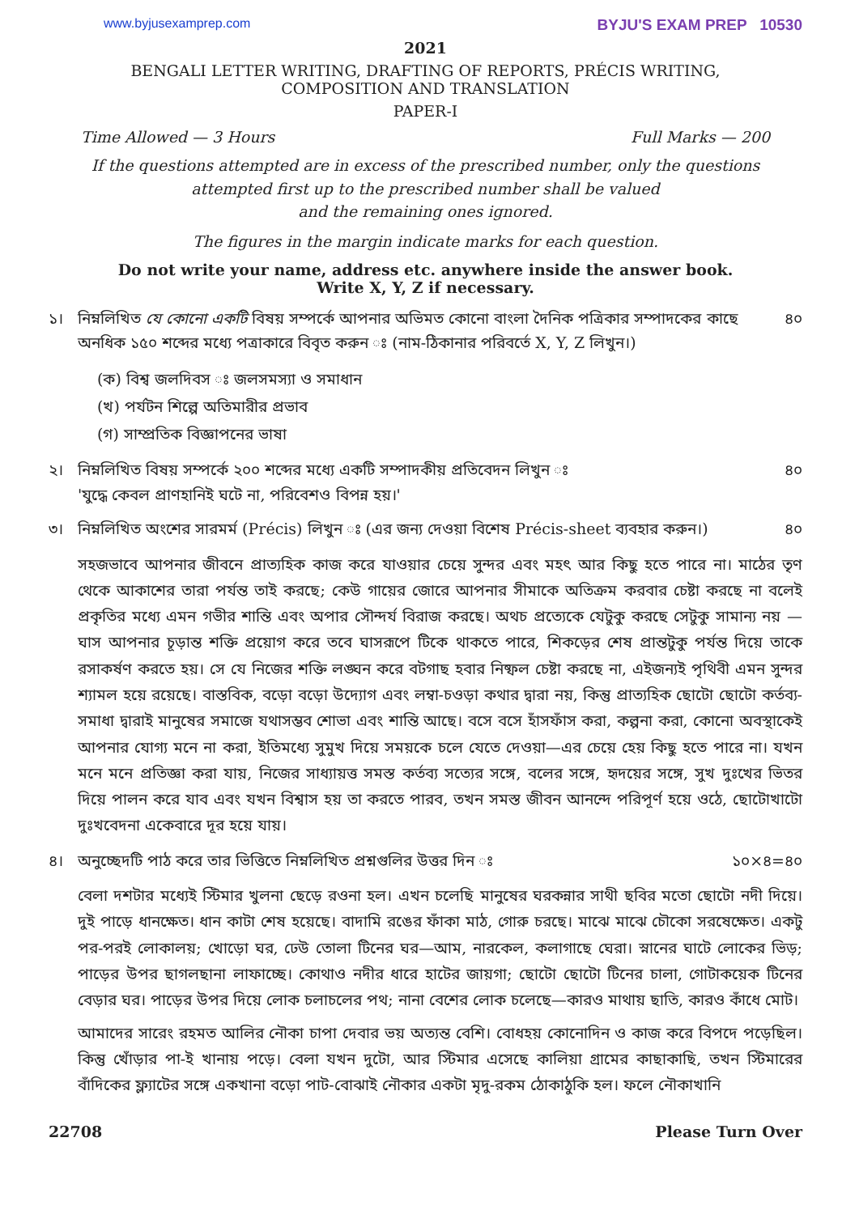www.byjusexamprep.com BYJU'S EXAM PREP 10530
2021
BENGALI LETTER WRITING, DRAFTING OF REPORTS, PRÉCIS WRITING,
COMPOSITION AND TRANSLATION
PAPER-I
Time Allowed — 3 Hours Full Marks — 200
If the questions attempted are in excess of the prescribed number, only the questions
attempted first up to the prescribed number shall be valued
and the remaining ones ignored.
The figures in the margin indicate marks for each question.
Do not write your name, address etc. anywhere inside the answer book.
Write X, Y, Z if necessary.
১। নিম্নলিখিত যে কোনো একটি বিষয় সম্পর্কে আপনার অভিমত কোনো বাংলা দৈনিক পত্রিকার সম্পাদকের কাছে অনধিক ১৫০ শব্দের মধ্যে পত্রাকারে বিবৃত করুন ঃ (নাম-ঠিকানার পরিবর্তে X, Y, Z লিখুন।) ৪০
(ক) বিশ্ব জলদিবস ঃ জলসমস্যা ও সমাধান
(খ) পর্যটন শিল্পে অতিমারীর প্রভাব
(গ) সাম্প্রতিক বিজ্ঞাপনের ভাষা
২। নিম্নলিখিত বিষয় সম্পর্কে ২০০ শব্দের মধ্যে একটি সম্পাদকীয় প্রতিবেদন লিখুন ঃ
'যুদ্ধে কেবল প্রাণহানিই ঘটে না, পরিবেশও বিপন্ন হয়।' ৪০
৩। নিম্নলিখিত অংশের সারমর্ম (Précis) লিখুন ঃ (এর জন্য দেওয়া বিশেষ Précis-sheet ব্যবহার করুন।) ৪০
সহজভাবে আপনার জীবনে প্রাত্যহিক কাজ করে যাওয়ার চেয়ে সুন্দর এবং মহৎ আর কিছু হতে পারে না। মাঠের তৃণ থেকে আকাশের তারা পর্যন্ত তাই করছে; কেউ গায়ের জোরে আপনার সীমাকে অতিক্রম করবার চেষ্টা করছে না বলেই প্রকৃতির মধ্যে এমন গভীর শান্তি এবং অপার সৌন্দর্য বিরাজ করছে। অথচ প্রত্যেকে যেটুকু করছে সেটুকু সামান্য নয় —ঘাস আপনার চূড়ান্ত শক্তি প্রয়োগ করে তবে ঘাসরূপে টিকে থাকতে পারে, শিকড়ের শেষ প্রান্তটুকু পর্যন্ত দিয়ে তাকে রসাকর্ষণ করতে হয়। সে যে নিজের শক্তি লঙ্ঘন করে বটগাছ হবার নিষ্ফল চেষ্টা করছে না, এইজন্যই পৃথিবী এমন সুন্দর শ্যামল হয়ে রয়েছে। বাস্তবিক, বড়ো বড়ো উদ্যোগ এবং লম্বা-চওড়া কথার দ্বারা নয়, কিন্তু প্রাত্যহিক ছোটো ছোটো কর্তব্য-সমাধা দ্বারাই মানুষের সমাজে যথাসম্ভব শোভা এবং শান্তি আছে। বসে বসে হাঁসফাঁস করা, কল্পনা করা, কোনো অবস্থাকেই আপনার যোগ্য মনে না করা, ইতিমধ্যে সুমুখ দিয়ে সময়কে চলে যেতে দেওয়া—এর চেয়ে হেয় কিছু হতে পারে না। যখন মনে মনে প্রতিজ্ঞা করা যায়, নিজের সাধ্যায়ত্ত সমস্ত কর্তব্য সত্যের সঙ্গে, বলের সঙ্গে, হৃদয়ের সঙ্গে, সুখ দুঃখের ভিতর দিয়ে পালন করে যাব এবং যখন বিশ্বাস হয় তা করতে পারব, তখন সমস্ত জীবন আনন্দে পরিপূর্ণ হয়ে ওঠে, ছোটোখাটো দুঃখবেদনা একেবারে দূর হয়ে যায়।
৪। অনুচ্ছেদটি পাঠ করে তার ভিত্তিতে নিম্নলিখিত প্রশ্নগুলির উত্তর দিন ঃ ১০×৪=৪০
বেলা দশটার মধ্যেই স্টিমার খুলনা ছেড়ে রওনা হল। এখন চলেছি মানুষের ঘরকন্নার সাথী ছবির মতো ছোটো নদী দিয়ে। দুই পাড়ে ধানক্ষেত। ধান কাটা শেষ হয়েছে। বাদামি রঙের ফাঁকা মাঠ, গোরু চরছে। মাঝে মাঝে চৌকো সরষেক্ষেত। একটু পর-পরই লোকালয়; খোড়ো ঘর, ঢেউ তোলা টিনের ঘর—আম, নারকেল, কলাগাছে ঘেরা। স্নানের ঘাটে লোকের ভিড়; পাড়ের উপর ছাগলছানা লাফাচ্ছে। কোথাও নদীর ধারে হাটের জায়গা; ছোটো ছোটো টিনের চালা, গোটাকয়েক টিনের বেড়ার ঘর। পাড়ের উপর দিয়ে লোক চলাচলের পথ; নানা বেশের লোক চলেছে—কারও মাথায় ছাতি, কারও কাঁধে মোট।
আমাদের সারেং রহমত আলির নৌকা চাপা দেবার ভয় অত্যন্ত বেশি। বোধহয় কোনোদিন ও কাজ করে বিপদে পড়েছিল। কিন্তু খোঁড়ার পা-ই খানায় পড়ে। বেলা যখন দুটো, আর স্টিমার এসেছে কালিয়া গ্রামের কাছাকাছি, তখন স্টিমারের বাঁদিকের ফ্ল্যাটের সঙ্গে একখানা বড়ো পাট-বোঝাই নৌকার একটা মৃদু-রকম ঠোকাঠুকি হল। ফলে নৌকাখানি
22708 Please Turn Over